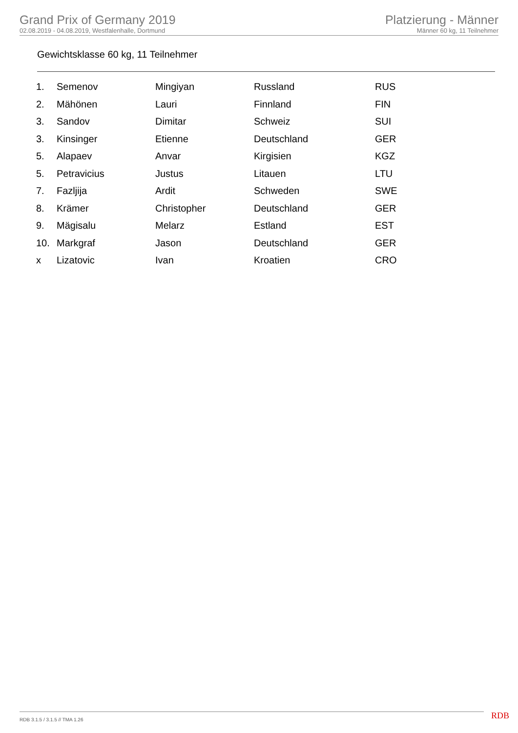Grand Prix of Germany 2019
02.08.2019 - 04.08.2019, Westfalenhalle, Dortmund
Platzierung - Männer
Männer 60 kg, 11 Teilnehmer
Gewichtsklasse 60 kg, 11 Teilnehmer
| 1. | Semenov | Mingiyan | Russland | RUS |
| 2. | Mähönen | Lauri | Finnland | FIN |
| 3. | Sandov | Dimitar | Schweiz | SUI |
| 3. | Kinsinger | Etienne | Deutschland | GER |
| 5. | Alapaev | Anvar | Kirgisien | KGZ |
| 5. | Petravicius | Justus | Litauen | LTU |
| 7. | Fazljija | Ardit | Schweden | SWE |
| 8. | Krämer | Christopher | Deutschland | GER |
| 9. | Mägisalu | Melarz | Estland | EST |
| 10. | Markgraf | Jason | Deutschland | GER |
| x | Lizatovic | Ivan | Kroatien | CRO |
RDB 3.1.5 / 3.1.5 // TMA 1.26 RDB